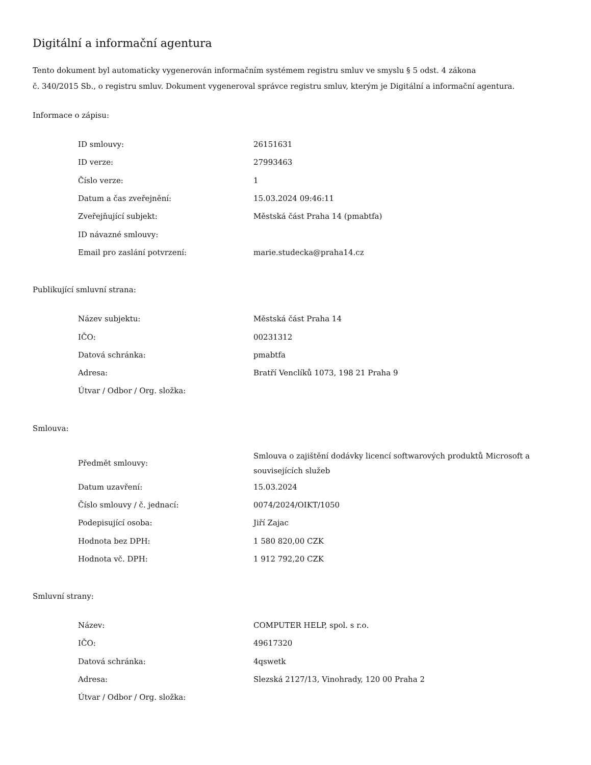Digitální a informační agentura
Tento dokument byl automaticky vygenerován informačním systémem registru smluv ve smyslu § 5 odst. 4 zákona
č. 340/2015 Sb., o registru smluv. Dokument vygeneroval správce registru smluv, kterým je Digitální a informační agentura.
Informace o zápisu:
| ID smlouvy: | 26151631 |
| ID verze: | 27993463 |
| Číslo verze: | 1 |
| Datum a čas zveřejnění: | 15.03.2024 09:46:11 |
| Zveřejňující subjekt: | Městská část Praha 14 (pmabtfa) |
| ID návazné smlouvy: | |
| Email pro zaslání potvrzení: | marie.studecka@praha14.cz |
Publikující smluvní strana:
| Název subjektu: | Městská část Praha 14 |
| IČO: | 00231312 |
| Datová schránka: | pmabtfa |
| Adresa: | Bratří Venclíků 1073, 198 21 Praha 9 |
| Útvar / Odbor / Org. složka: | |
Smlouva:
| Předmět smlouvy: | Smlouva o zajištění dodávky licencí softwarových produktů Microsoft a souvisejících služeb |
| Datum uzavření: | 15.03.2024 |
| Číslo smlouvy / č. jednací: | 0074/2024/OIKT/1050 |
| Podepisující osoba: | Jiří Zajac |
| Hodnota bez DPH: | 1 580 820,00 CZK |
| Hodnota vč. DPH: | 1 912 792,20 CZK |
Smluvní strany:
| Název: | COMPUTER HELP, spol. s r.o. |
| IČO: | 49617320 |
| Datová schránka: | 4qswetk |
| Adresa: | Slezská 2127/13, Vinohrady, 120 00 Praha 2 |
| Útvar / Odbor / Org. složka: | |